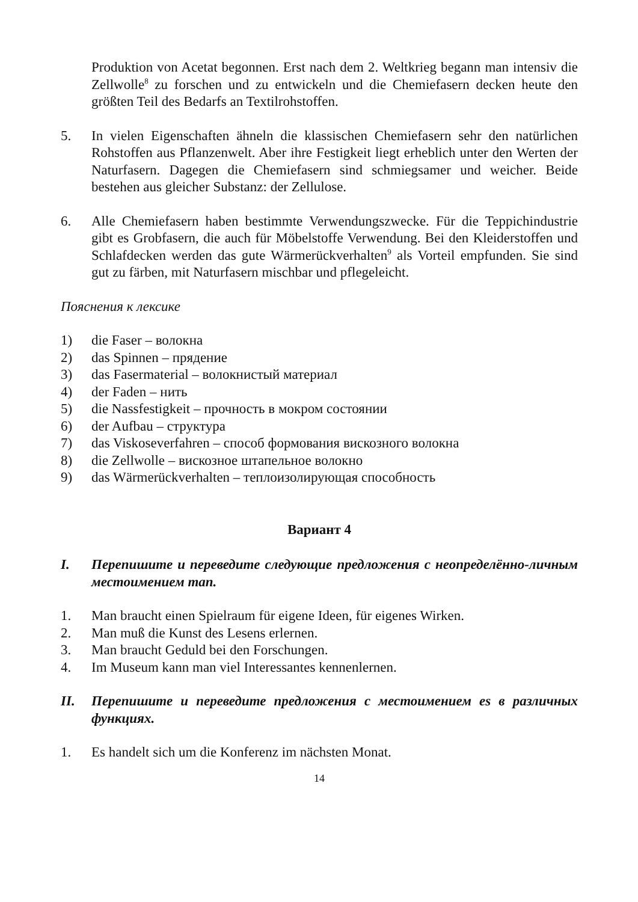Produktion von Acetat begonnen. Erst nach dem 2. Weltkrieg begann man intensiv die Zellwolle<sup>8</sup> zu forschen und zu entwickeln und die Chemiefasern decken heute den größten Teil des Bedarfs an Textilrohstoffen.
5. In vielen Eigenschaften ähneln die klassischen Chemiefasern sehr den natürlichen Rohstoffen aus Pflanzenwelt. Aber ihre Festigkeit liegt erheblich unter den Werten der Naturfasern. Dagegen die Chemiefasern sind schmiegsamer und weicher. Beide bestehen aus gleicher Substanz: der Zellulose.
6. Alle Chemiefasern haben bestimmte Verwendungszwecke. Für die Teppichindustrie gibt es Grobfasern, die auch für Möbelstoffe Verwendung. Bei den Kleiderstoffen und Schlafdecken werden das gute Wärmerückverhalten<sup>9</sup> als Vorteil empfunden. Sie sind gut zu färben, mit Naturfasern mischbar und pflegeleicht.
Пояснения к лексике
1) die Faser – волокна
2) das Spinnen – прядение
3) das Fasermaterial – волокнистый материал
4) der Faden – нить
5) die Nassfestigkeit – прочность в мокром состоянии
6) der Aufbau – структура
7) das Viskoseverfahren – способ формования вискозного волокна
8) die Zellwolle – вискозное штапельное волокно
9) das Wärmerückverhalten – теплоизолирующая способность
Вариант 4
I. Перепишите и переведите следующие предложения с неопределённо-личным местоимением man.
1. Man braucht einen Spielraum für eigene Ideen, für eigenes Wirken.
2. Man muß die Kunst des Lesens erlernen.
3. Man braucht Geduld bei den Forschungen.
4. Im Museum kann man viel Interessantes kennenlernen.
II. Перепишите и переведите предложения с местоимением es в различных функциях.
1. Es handelt sich um die Konferenz im nächsten Monat.
14